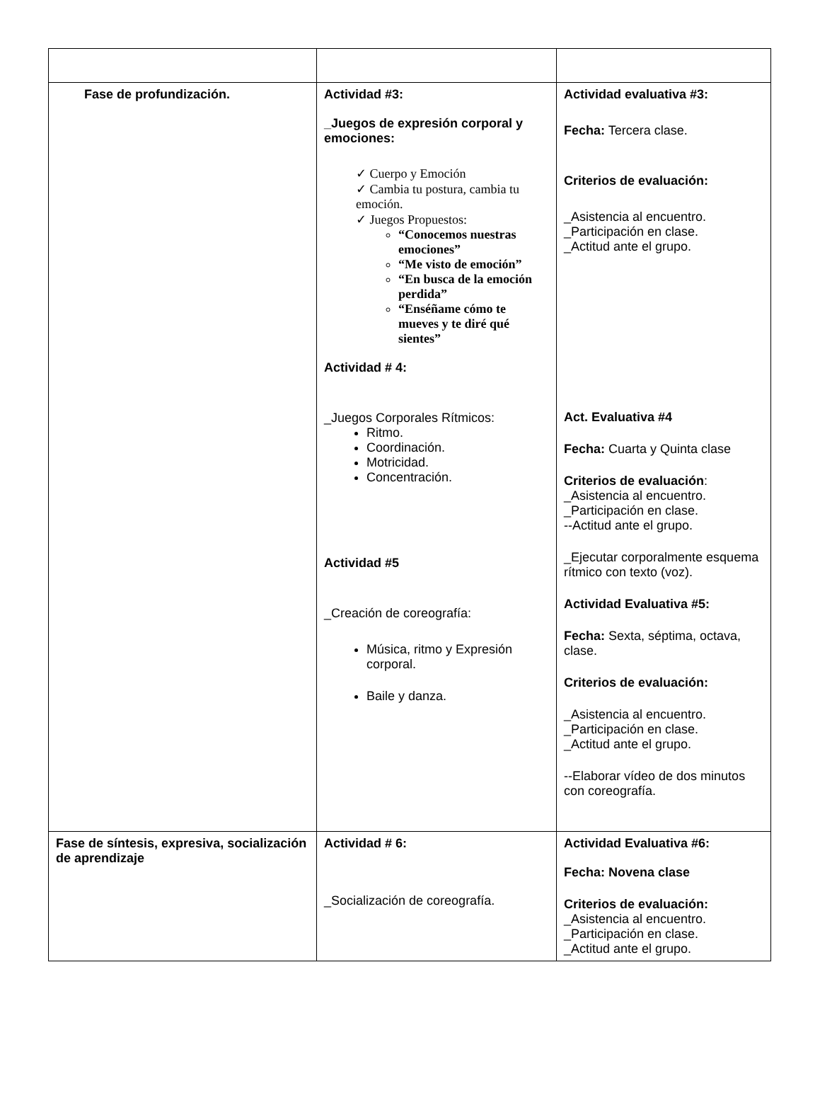| Fase de profundización. | Actividad #3: _Juegos de expresión corporal y emociones: ✓ Cuerpo y Emoción ✓ Cambia tu postura, cambia tu emoción. ✓ Juegos Propuestos: “Conocemos nuestras emociones” “Me visto de emoción” “En busca de la emoción perdida” “Enséñame cómo te mueves y te diré qué sientes” Actividad # 4: _Juegos Corporales Rítmicos: Ritmo. Coordinación. Motricidad. Concentración. Actividad #5 _Creación de coreografía: Música, ritmo y Expresión corporal. Baile y danza. | Actividad evaluativa #3: Fecha: Tercera clase. Criterios de evaluación: _Asistencia al encuentro. _Participación en clase. _Actitud ante el grupo. Act. Evaluativa #4 Fecha: Cuarta y Quinta clase Criterios de evaluación : _Asistencia al encuentro. _Participación en clase. --Actitud ante el grupo. _Ejecutar corporalmente esquema rítmico con texto (voz). Actividad Evaluativa #5: Fecha: Sexta, séptima, octava, clase. Criterios de evaluación: _Asistencia al encuentro. _Participación en clase. _Actitud ante el grupo. --Elaborar vídeo de dos minutos con coreografía. |
| Fase de síntesis, expresiva, socialización de aprendizaje | Actividad # 6: _Socialización de coreografía. | Actividad Evaluativa #6: Fecha: Novena clase Criterios de evaluación: _Asistencia al encuentro. _Participación en clase. _Actitud ante el grupo. |